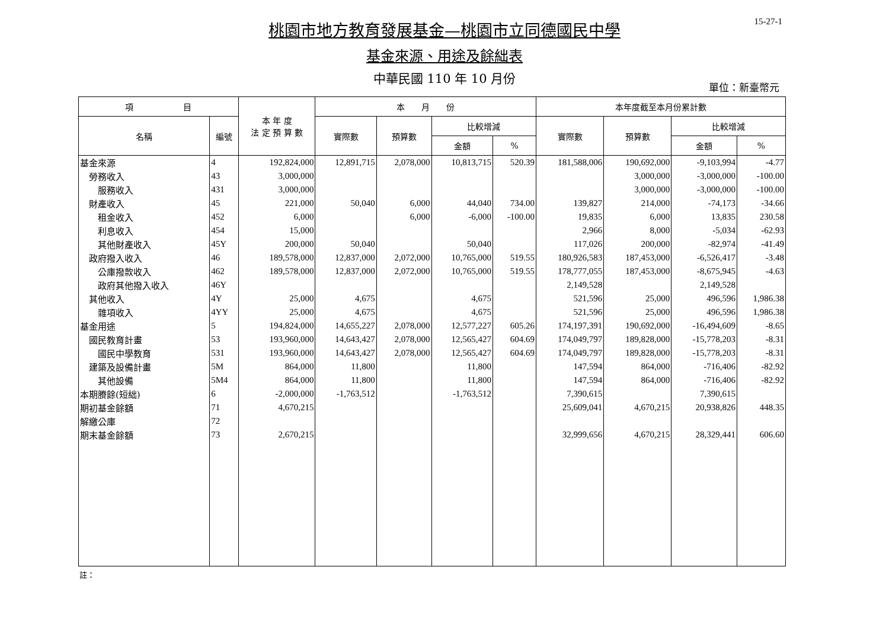15-27-1
桃園市地方教育發展基金—桃園市立同德國民中學
基金來源、用途及餘絀表
中華民國 110 年 10 月份
單位：新臺幣元
| 項 目 | | 本 年 度 法 定 預 算 數 | 本 月 份 | | | | 本年度截至本月份累計數 | | | |
| --- | --- | --- | --- | --- | --- | --- | --- | --- | --- | --- |
| 名稱 | 編號 | | 實際數 | 預算數 | 比較增減 | | 實際數 | 預算數 | 比較增減 | |
| | | | | | 金額 | % | | | 金額 | % |
| 基金來源 | 4 | 192,824,000 | 12,891,715 | 2,078,000 | 10,813,715 | 520.39 | 181,588,006 | 190,692,000 | -9,103,994 | -4.77 |
| 勞務收入 | 43 | 3,000,000 | | | | | | 3,000,000 | -3,000,000 | -100.00 |
| 服務收入 | 431 | 3,000,000 | | | | | | 3,000,000 | -3,000,000 | -100.00 |
| 財產收入 | 45 | 221,000 | 50,040 | 6,000 | 44,040 | 734.00 | 139,827 | 214,000 | -74,173 | -34.66 |
| 租金收入 | 452 | 6,000 | | 6,000 | -6,000 | -100.00 | 19,835 | 6,000 | 13,835 | 230.58 |
| 利息收入 | 454 | 15,000 | | | | | 2,966 | 8,000 | -5,034 | -62.93 |
| 其他財產收入 | 45Y | 200,000 | 50,040 | | 50,040 | | 117,026 | 200,000 | -82,974 | -41.49 |
| 政府撥入收入 | 46 | 189,578,000 | 12,837,000 | 2,072,000 | 10,765,000 | 519.55 | 180,926,583 | 187,453,000 | -6,526,417 | -3.48 |
| 公庫撥款收入 | 462 | 189,578,000 | 12,837,000 | 2,072,000 | 10,765,000 | 519.55 | 178,777,055 | 187,453,000 | -8,675,945 | -4.63 |
| 政府其他撥入收入 | 46Y | | | | | | 2,149,528 | | 2,149,528 | |
| 其他收入 | 4Y | 25,000 | 4,675 | | 4,675 | | 521,596 | 25,000 | 496,596 | 1,986.38 |
| 雜項收入 | 4YY | 25,000 | 4,675 | | 4,675 | | 521,596 | 25,000 | 496,596 | 1,986.38 |
| 基金用途 | 5 | 194,824,000 | 14,655,227 | 2,078,000 | 12,577,227 | 605.26 | 174,197,391 | 190,692,000 | -16,494,609 | -8.65 |
| 國民教育計畫 | 53 | 193,960,000 | 14,643,427 | 2,078,000 | 12,565,427 | 604.69 | 174,049,797 | 189,828,000 | -15,778,203 | -8.31 |
| 國民中學教育 | 531 | 193,960,000 | 14,643,427 | 2,078,000 | 12,565,427 | 604.69 | 174,049,797 | 189,828,000 | -15,778,203 | -8.31 |
| 建築及設備計畫 | 5M | 864,000 | 11,800 | | 11,800 | | 147,594 | 864,000 | -716,406 | -82.92 |
| 其他設備 | 5M4 | 864,000 | 11,800 | | 11,800 | | 147,594 | 864,000 | -716,406 | -82.92 |
| 本期賸餘(短絀) | 6 | -2,000,000 | -1,763,512 | | -1,763,512 | | 7,390,615 | | 7,390,615 | |
| 期初基金餘額 | 71 | 4,670,215 | | | | | 25,609,041 | 4,670,215 | 20,938,826 | 448.35 |
| 解繳公庫 | 72 | | | | | | | | | |
| 期末基金餘額 | 73 | 2,670,215 | | | | | 32,999,656 | 4,670,215 | 28,329,441 | 606.60 |
註：